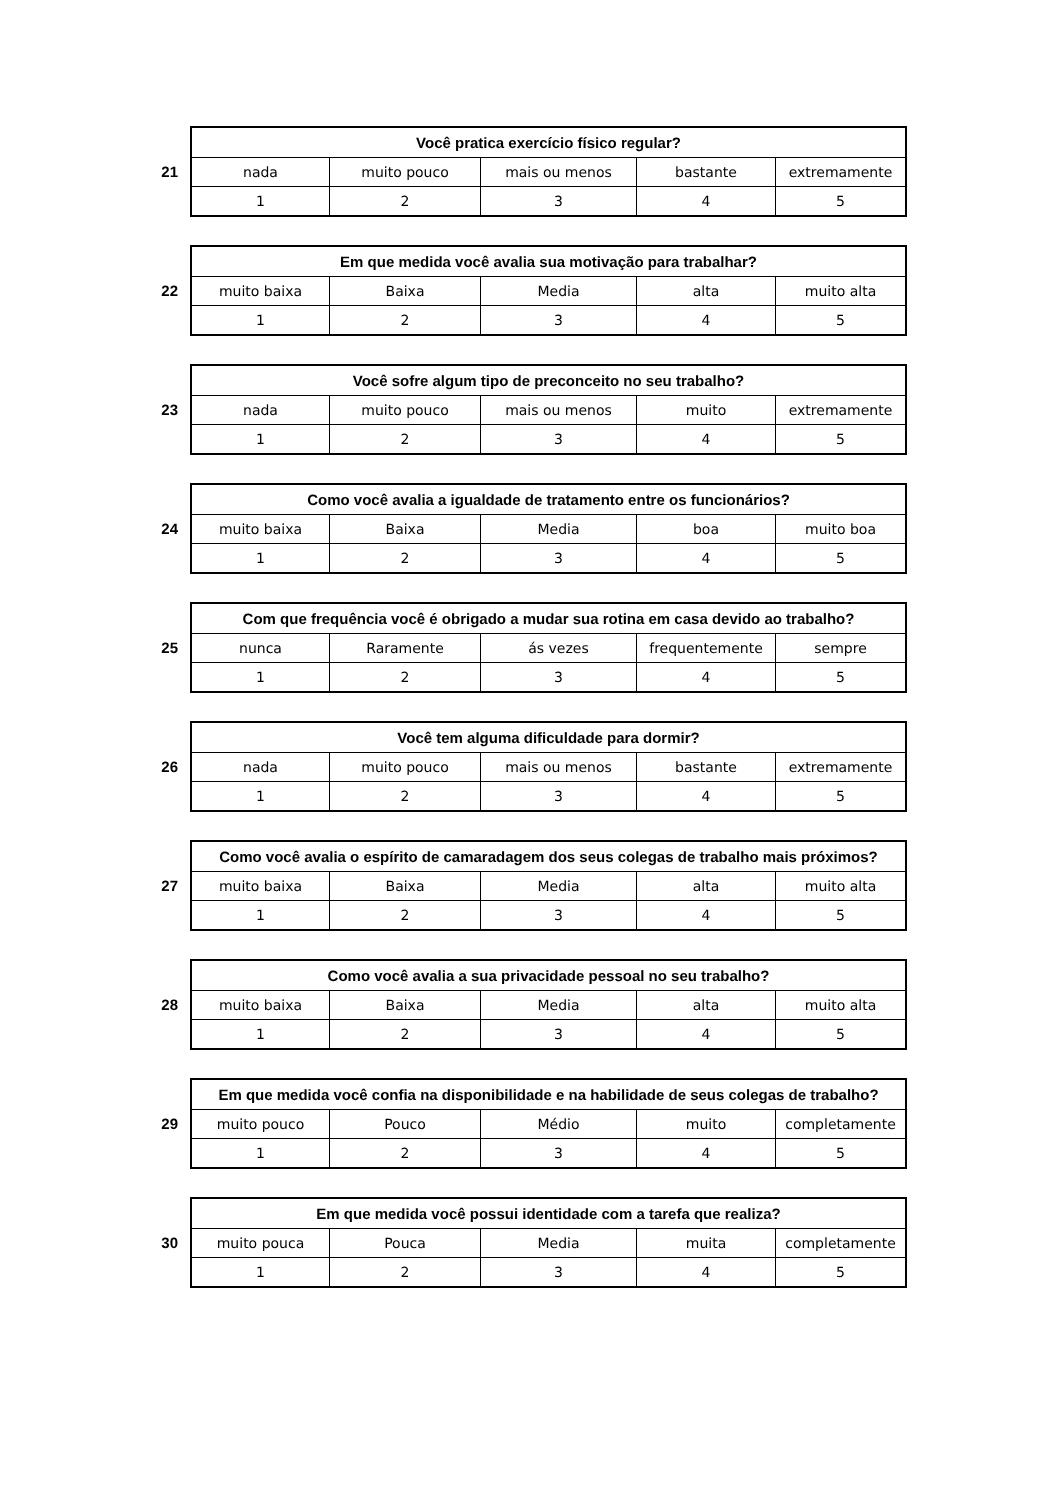21
| Você pratica exercício físico regular? | | | | |
| --- | --- | --- | --- | --- |
| nada | muito pouco | mais ou menos | bastante | extremamente |
| 1 | 2 | 3 | 4 | 5 |
22
| Em que medida você avalia sua motivação para trabalhar? | | | | |
| --- | --- | --- | --- | --- |
| muito baixa | Baixa | Media | alta | muito alta |
| 1 | 2 | 3 | 4 | 5 |
23
| Você sofre algum tipo de preconceito no seu trabalho? | | | | |
| --- | --- | --- | --- | --- |
| nada | muito pouco | mais ou menos | muito | extremamente |
| 1 | 2 | 3 | 4 | 5 |
24
| Como você avalia a igualdade de tratamento entre os funcionários? | | | | |
| --- | --- | --- | --- | --- |
| muito baixa | Baixa | Media | boa | muito boa |
| 1 | 2 | 3 | 4 | 5 |
25
| Com que frequência você é obrigado a mudar sua rotina em casa devido ao trabalho? | | | | |
| --- | --- | --- | --- | --- |
| nunca | Raramente | ás vezes | frequentemente | sempre |
| 1 | 2 | 3 | 4 | 5 |
26
| Você tem alguma dificuldade para dormir? | | | | |
| --- | --- | --- | --- | --- |
| nada | muito pouco | mais ou menos | bastante | extremamente |
| 1 | 2 | 3 | 4 | 5 |
27
| Como você avalia o espírito de camaradagem dos seus colegas de trabalho mais próximos? | | | | |
| --- | --- | --- | --- | --- |
| muito baixa | Baixa | Media | alta | muito alta |
| 1 | 2 | 3 | 4 | 5 |
28
| Como você avalia a sua privacidade pessoal no seu trabalho? | | | | |
| --- | --- | --- | --- | --- |
| muito baixa | Baixa | Media | alta | muito alta |
| 1 | 2 | 3 | 4 | 5 |
29
| Em que medida você confia na disponibilidade e na habilidade de seus colegas de trabalho? | | | | |
| --- | --- | --- | --- | --- |
| muito pouco | Pouco | Médio | muito | completamente |
| 1 | 2 | 3 | 4 | 5 |
30
| Em que medida você possui identidade com a tarefa que realiza? | | | | |
| --- | --- | --- | --- | --- |
| muito pouca | Pouca | Media | muita | completamente |
| 1 | 2 | 3 | 4 | 5 |